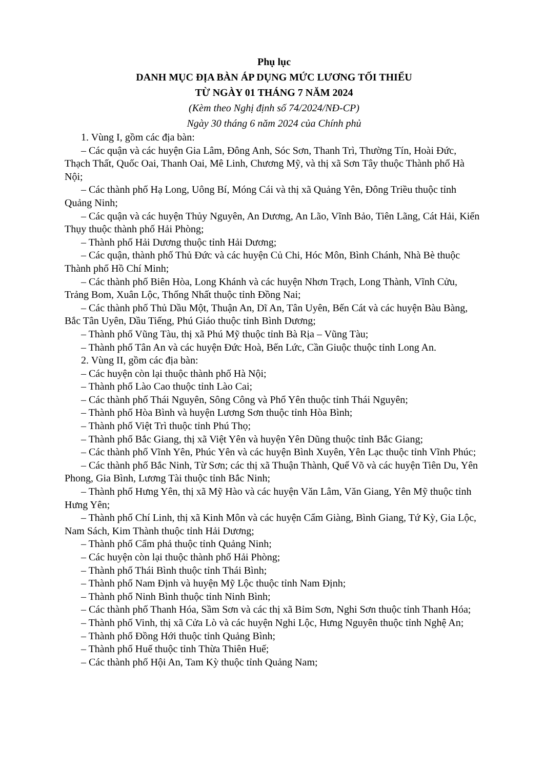Phụ lục
DANH MỤC ĐỊA BÀN ÁP DỤNG MỨC LƯƠNG TỐI THIỂU
TỪ NGÀY 01 THÁNG 7 NĂM 2024
(Kèm theo Nghị định số 74/2024/NĐ-CP)
Ngày 30 tháng 6 năm 2024 của Chính phủ
1. Vùng I, gồm các địa bàn:
– Các quận và các huyện Gia Lâm, Đông Anh, Sóc Sơn, Thanh Trì, Thường Tín, Hoài Đức, Thạch Thất, Quốc Oai, Thanh Oai, Mê Linh, Chương Mỹ, và thị xã Sơn Tây thuộc Thành phố Hà Nội;
– Các thành phố Hạ Long, Uông Bí, Móng Cái và thị xã Quảng Yên, Đông Triều thuộc tỉnh Quảng Ninh;
– Các quận và các huyện Thủy Nguyên, An Dương, An Lão, Vĩnh Bảo, Tiên Lãng, Cát Hải, Kiến Thụy thuộc thành phố Hải Phòng;
– Thành phố Hải Dương thuộc tỉnh Hải Dương;
– Các quận, thành phố Thủ Đức và các huyện Củ Chi, Hóc Môn, Bình Chánh, Nhà Bè thuộc Thành phố Hồ Chí Minh;
– Các thành phố Biên Hòa, Long Khánh và các huyện Nhơn Trạch, Long Thành, Vĩnh Cửu, Trảng Bom, Xuân Lộc, Thống Nhất thuộc tỉnh Đồng Nai;
– Các thành phố Thủ Dầu Một, Thuận An, Dĩ An, Tân Uyên, Bến Cát và các huyện Bàu Bàng, Bắc Tân Uyên, Dầu Tiếng, Phú Giáo thuộc tỉnh Bình Dương;
– Thành phố Vũng Tàu, thị xã Phú Mỹ thuộc tỉnh Bà Rịa – Vũng Tàu;
– Thành phố Tân An và các huyện Đức Hoà, Bến Lức, Cần Giuộc thuộc tỉnh Long An.
2. Vùng II, gồm các địa bàn:
– Các huyện còn lại thuộc thành phố Hà Nội;
– Thành phố Lào Cao thuộc tỉnh Lào Cai;
– Các thành phố Thái Nguyên, Sông Công và Phổ Yên thuộc tỉnh Thái Nguyên;
– Thành phố Hòa Bình và huyện Lương Sơn thuộc tỉnh Hòa Bình;
– Thành phố Việt Trì thuộc tỉnh Phú Thọ;
– Thành phố Bắc Giang, thị xã Việt Yên và huyện Yên Dũng thuộc tỉnh Bắc Giang;
– Các thành phố Vĩnh Yên, Phúc Yên và các huyện Bình Xuyên, Yên Lạc thuộc tỉnh Vĩnh Phúc;
– Các thành phố Bắc Ninh, Từ Sơn; các thị xã Thuận Thành, Quế Võ và các huyện Tiên Du, Yên Phong, Gia Bình, Lương Tài thuộc tỉnh Bắc Ninh;
– Thành phố Hưng Yên, thị xã Mỹ Hào và các huyện Văn Lâm, Văn Giang, Yên Mỹ thuộc tỉnh Hưng Yên;
– Thành phố Chí Linh, thị xã Kinh Môn và các huyện Cẩm Giàng, Bình Giang, Tứ Kỳ, Gia Lộc, Nam Sách, Kim Thành thuộc tỉnh Hải Dương;
– Thành phố Cẩm phả thuộc tỉnh Quảng Ninh;
– Các huyện còn lại thuộc thành phố Hải Phòng;
– Thành phố Thái Bình thuộc tỉnh Thái Bình;
– Thành phố Nam Định và huyện Mỹ Lộc thuộc tỉnh Nam Định;
– Thành phố Ninh Bình thuộc tỉnh Ninh Bình;
– Các thành phố Thanh Hóa, Sầm Sơn và các thị xã Bỉm Sơn, Nghi Sơn thuộc tỉnh Thanh Hóa;
– Thành phố Vinh, thị xã Cửa Lò và các huyện Nghi Lộc, Hưng Nguyên thuộc tỉnh Nghệ An;
– Thành phố Đồng Hới thuộc tỉnh Quảng Bình;
– Thành phố Huế thuộc tỉnh Thừa Thiên Huế;
– Các thành phố Hội An, Tam Kỳ thuộc tỉnh Quảng Nam;